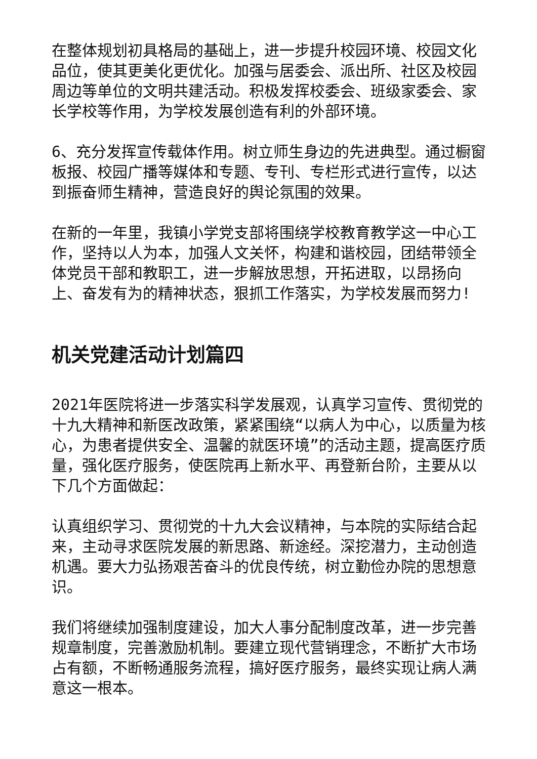在整体规划初具格局的基础上，进一步提升校园环境、校园文化品位，使其更美化更优化。加强与居委会、派出所、社区及校园周边等单位的文明共建活动。积极发挥校委会、班级家委会、家长学校等作用，为学校发展创造有利的外部环境。
6、充分发挥宣传载体作用。树立师生身边的先进典型。通过橱窗板报、校园广播等媒体和专题、专刊、专栏形式进行宣传，以达到振奋师生精神，营造良好的舆论氛围的效果。
在新的一年里，我镇小学党支部将围绕学校教育教学这一中心工作，坚持以人为本，加强人文关怀，构建和谐校园，团结带领全体党员干部和教职工，进一步解放思想，开拓进取，以昂扬向上、奋发有为的精神状态，狠抓工作落实，为学校发展而努力!
机关党建活动计划篇四
2021年医院将进一步落实科学发展观，认真学习宣传、贯彻党的十九大精神和新医改政策，紧紧围绕“以病人为中心，以质量为核心，为患者提供安全、温馨的就医环境”的活动主题，提高医疗质量，强化医疗服务，使医院再上新水平、再登新台阶，主要从以下几个方面做起：
认真组织学习、贯彻党的十九大会议精神，与本院的实际结合起来，主动寻求医院发展的新思路、新途经。深挖潜力，主动创造机遇。要大力弘扬艰苦奋斗的优良传统，树立勤俭办院的思想意识。
我们将继续加强制度建设，加大人事分配制度改革，进一步完善规章制度，完善激励机制。要建立现代营销理念，不断扩大市场占有额，不断畅通服务流程，搞好医疗服务，最终实现让病人满意这一根本。